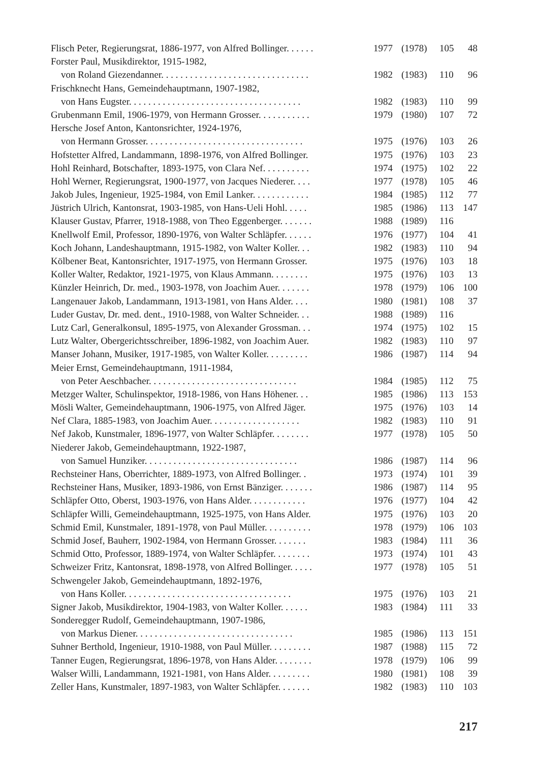| Flisch Peter, Regierungsrat, 1886-1977, von Alfred Bollinger. . . . . . | 1977 | (1978) | 105 | 48 |
| Forster Paul, Musikdirektor, 1915-1982, | | | | |
| von Roland Giezendanner. . . . . . . . . . . . . . . . . . . . . . . . . . . . . . . | 1982 | (1983) | 110 | 96 |
| Frischknecht Hans, Gemeindehauptmann, 1907-1982, | | | | |
| von Hans Eugster. . . . . . . . . . . . . . . . . . . . . . . . . . . . . . . . . . . . | 1982 | (1983) | 110 | 99 |
| Grubenmann Emil, 1906-1979, von Hermann Grosser. . . . . . . . . . . | 1979 | (1980) | 107 | 72 |
| Hersche Josef Anton, Kantonsrichter, 1924-1976, | | | | |
| von Hermann Grosser. . . . . . . . . . . . . . . . . . . . . . . . . . . . . . . . . | 1975 | (1976) | 103 | 26 |
| Hofstetter Alfred, Landammann, 1898-1976, von Alfred Bollinger. | 1975 | (1976) | 103 | 23 |
| Hohl Reinhard, Botschafter, 1893-1975, von Clara Nef. . . . . . . . . . | 1974 | (1975) | 102 | 22 |
| Hohl Werner, Regierungsrat, 1900-1977, von Jacques Niederer. . . . | 1977 | (1978) | 105 | 46 |
| Jakob Jules, Ingenieur, 1925-1984, von Emil Lanker. . . . . . . . . . . . | 1984 | (1985) | 112 | 77 |
| Jüstrich Ulrich, Kantonsrat, 1903-1985, von Hans-Ueli Hohl. . . . . | 1985 | (1986) | 113 | 147 |
| Klauser Gustav, Pfarrer, 1918-1988, von Theo Eggenberger. . . . . . . | 1988 | (1989) | 116 | |
| Knellwolf Emil, Professor, 1890-1976, von Walter Schläpfer. . . . . . | 1976 | (1977) | 104 | 41 |
| Koch Johann, Landeshauptmann, 1915-1982, von Walter Koller. . . | 1982 | (1983) | 110 | 94 |
| Kölbener Beat, Kantonsrichter, 1917-1975, von Hermann Grosser. | 1975 | (1976) | 103 | 18 |
| Koller Walter, Redaktor, 1921-1975, von Klaus Ammann. . . . . . . . | 1975 | (1976) | 103 | 13 |
| Künzler Heinrich, Dr. med., 1903-1978, von Joachim Auer. . . . . . . | 1978 | (1979) | 106 | 100 |
| Langenauer Jakob, Landammann, 1913-1981, von Hans Alder. . . . | 1980 | (1981) | 108 | 37 |
| Luder Gustav, Dr. med. dent., 1910-1988, von Walter Schneider. . . | 1988 | (1989) | 116 | |
| Lutz Carl, Generalkonsul, 1895-1975, von Alexander Grossman. . . | 1974 | (1975) | 102 | 15 |
| Lutz Walter, Obergerichtsschreiber, 1896-1982, von Joachim Auer. | 1982 | (1983) | 110 | 97 |
| Manser Johann, Musiker, 1917-1985, von Walter Koller. . . . . . . . . | 1986 | (1987) | 114 | 94 |
| Meier Ernst, Gemeindehauptmann, 1911-1984, | | | | |
| von Peter Aeschbacher. . . . . . . . . . . . . . . . . . . . . . . . . . . . . . . | 1984 | (1985) | 112 | 75 |
| Metzger Walter, Schulinspektor, 1918-1986, von Hans Höhener. . . | 1985 | (1986) | 113 | 153 |
| Mösli Walter, Gemeindehauptmann, 1906-1975, von Alfred Jäger. | 1975 | (1976) | 103 | 14 |
| Nef Clara, 1885-1983, von Joachim Auer. . . . . . . . . . . . . . . . . . . | 1982 | (1983) | 110 | 91 |
| Nef Jakob, Kunstmaler, 1896-1977, von Walter Schläpfer. . . . . . . . | 1977 | (1978) | 105 | 50 |
| Niederer Jakob, Gemeindehauptmann, 1922-1987, | | | | |
| von Samuel Hunziker. . . . . . . . . . . . . . . . . . . . . . . . . . . . . . . . | 1986 | (1987) | 114 | 96 |
| Rechsteiner Hans, Oberrichter, 1889-1973, von Alfred Bollinger. . | 1973 | (1974) | 101 | 39 |
| Rechsteiner Hans, Musiker, 1893-1986, von Ernst Bänziger. . . . . . . | 1986 | (1987) | 114 | 95 |
| Schläpfer Otto, Oberst, 1903-1976, von Hans Alder. . . . . . . . . . . . | 1976 | (1977) | 104 | 42 |
| Schläpfer Willi, Gemeindehauptmann, 1925-1975, von Hans Alder. | 1975 | (1976) | 103 | 20 |
| Schmid Emil, Kunstmaler, 1891-1978, von Paul Müller. . . . . . . . . . | 1978 | (1979) | 106 | 103 |
| Schmid Josef, Bauherr, 1902-1984, von Hermann Grosser. . . . . . . | 1983 | (1984) | 111 | 36 |
| Schmid Otto, Professor, 1889-1974, von Walter Schläpfer. . . . . . . . | 1973 | (1974) | 101 | 43 |
| Schweizer Fritz, Kantonsrat, 1898-1978, von Alfred Bollinger. . . . . | 1977 | (1978) | 105 | 51 |
| Schwengeler Jakob, Gemeindehauptmann, 1892-1976, | | | | |
| von Hans Koller. . . . . . . . . . . . . . . . . . . . . . . . . . . . . . . . . . . | 1975 | (1976) | 103 | 21 |
| Signer Jakob, Musikdirektor, 1904-1983, von Walter Koller. . . . . . | 1983 | (1984) | 111 | 33 |
| Sonderegger Rudolf, Gemeindehauptmann, 1907-1986, | | | | |
| von Markus Diener. . . . . . . . . . . . . . . . . . . . . . . . . . . . . . . . . | 1985 | (1986) | 113 | 151 |
| Suhner Berthold, Ingenieur, 1910-1988, von Paul Müller. . . . . . . . . | 1987 | (1988) | 115 | 72 |
| Tanner Eugen, Regierungsrat, 1896-1978, von Hans Alder. . . . . . . . | 1978 | (1979) | 106 | 99 |
| Walser Willi, Landammann, 1921-1981, von Hans Alder. . . . . . . . . | 1980 | (1981) | 108 | 39 |
| Zeller Hans, Kunstmaler, 1897-1983, von Walter Schläpfer. . . . . . . | 1982 | (1983) | 110 | 103 |
217